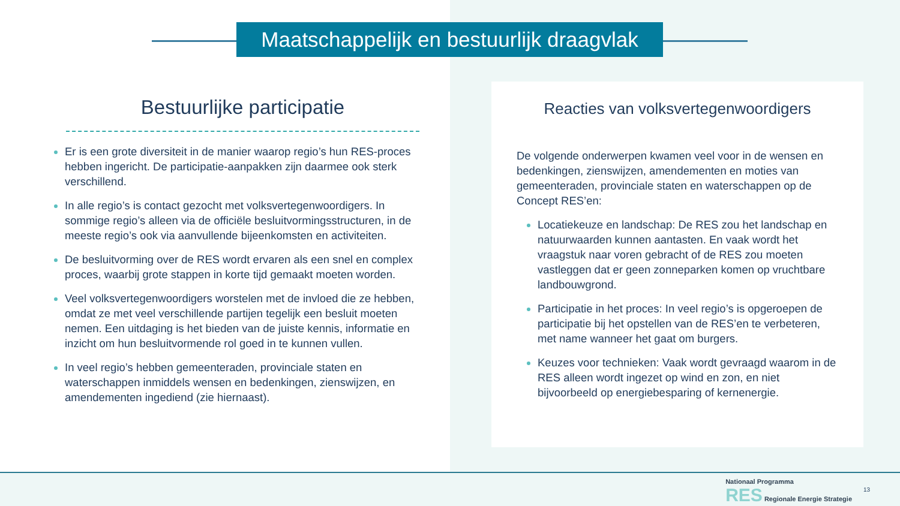Maatschappelijk en bestuurlijk draagvlak
Bestuurlijke participatie
Er is een grote diversiteit in de manier waarop regio’s hun RES-proces hebben ingericht. De participatie-aanpakken zijn daarmee ook sterk verschillend.
In alle regio’s is contact gezocht met volksvertegenwoordigers. In sommige regio’s alleen via de officiële besluitvormingsstructuren, in de meeste regio’s ook via aanvullende bijeenkomsten en activiteiten.
De besluitvorming over de RES wordt ervaren als een snel en complex proces, waarbij grote stappen in korte tijd gemaakt moeten worden.
Veel volksvertegenwoordigers worstelen met de invloed die ze hebben, omdat ze met veel verschillende partijen tegelijk een besluit moeten nemen. Een uitdaging is het bieden van de juiste kennis, informatie en inzicht om hun besluitvormende rol goed in te kunnen vullen.
In veel regio’s hebben gemeenteraden, provinciale staten en waterschappen inmiddels wensen en bedenkingen, zienswijzen, en amendementen ingediend (zie hiernaast).
Reacties van volksvertegenwoordigers
De volgende onderwerpen kwamen veel voor in de wensen en bedenkingen, zienswijzen, amendementen en moties van gemeenteraden, provinciale staten en waterschappen op de Concept RES’en:
Locatiekeuze en landschap: De RES zou het landschap en natuurwaarden kunnen aantasten. En vaak wordt het vraagstuk naar voren gebracht of de RES zou moeten vastleggen dat er geen zonneparken komen op vruchtbare landbouwgrond.
Participatie in het proces: In veel regio’s is opgeroepen de participatie bij het opstellen van de RES’en te verbeteren, met name wanneer het gaat om burgers.
Keuzes voor technieken: Vaak wordt gevraagd waarom in de RES alleen wordt ingezet op wind en zon, en niet bijvoorbeeld op energiebesparing of kernenergie.
Nationaal Programma
RES Regionale Energie Strategie
13